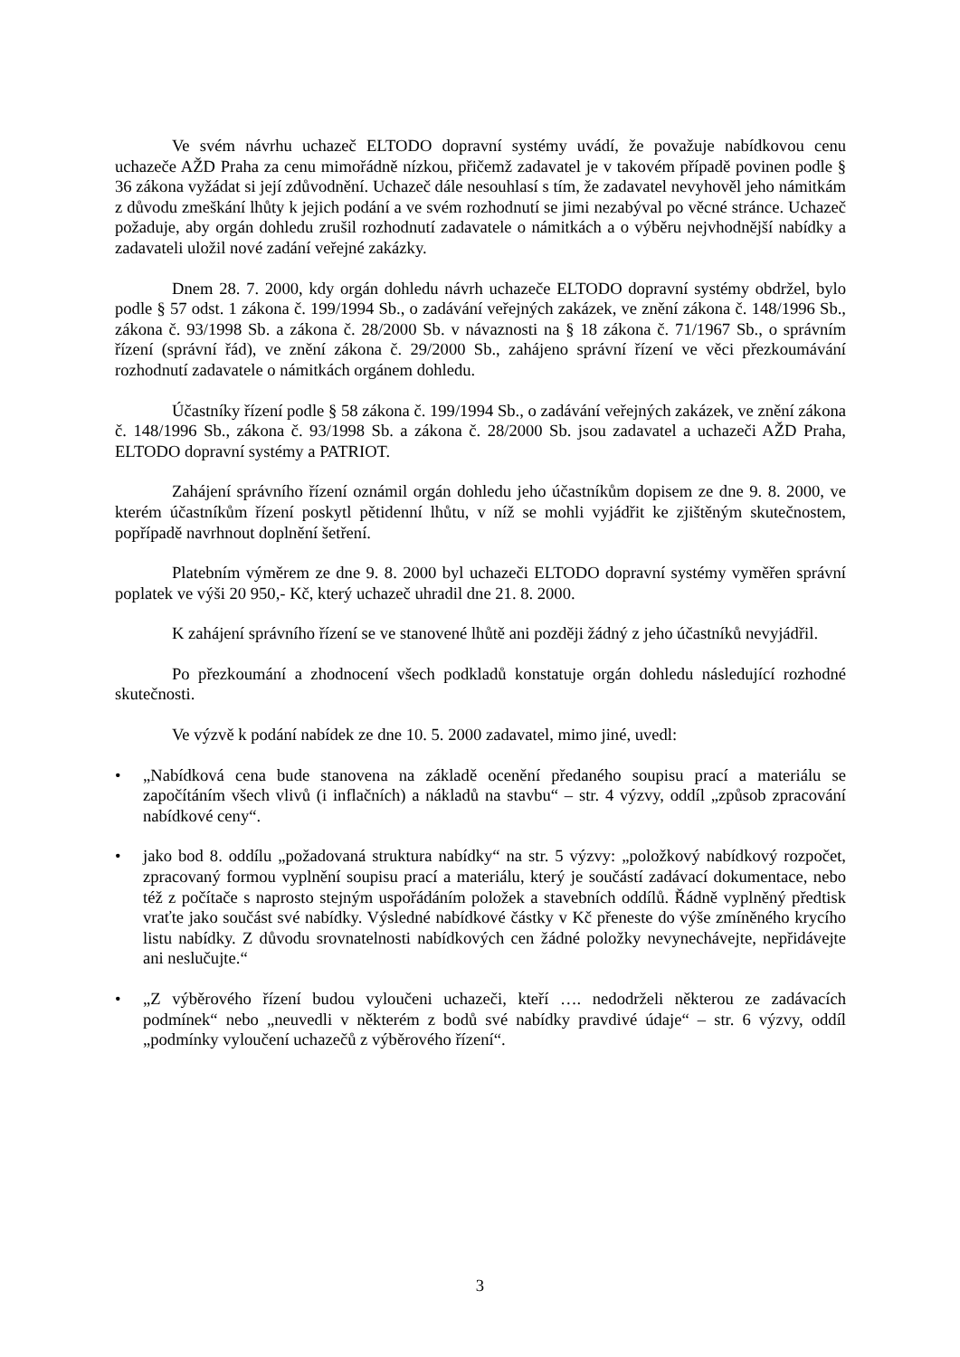Ve svém návrhu uchazeč ELTODO dopravní systémy uvádí, že považuje nabídkovou cenu uchazeče AŽD Praha za cenu mimořádně nízkou, přičemž zadavatel je v takovém případě povinen podle § 36 zákona vyžádat si její zdůvodnění. Uchazeč dále nesouhlasí s tím, že zadavatel nevyhověl jeho námitkám z důvodu zmeškání lhůty k jejich podání a ve svém rozhodnutí se jimi nezabýval po věcné stránce. Uchazeč požaduje, aby orgán dohledu zrušil rozhodnutí zadavatele o námitkách a o výběru nejvhodnější nabídky a zadavateli uložil nové zadání veřejné zakázky.
Dnem 28. 7. 2000, kdy orgán dohledu návrh uchazeče ELTODO dopravní systémy obdržel, bylo podle § 57 odst. 1 zákona č. 199/1994 Sb., o zadávání veřejných zakázek, ve znění zákona č. 148/1996 Sb., zákona č. 93/1998 Sb. a zákona č. 28/2000 Sb. v návaznosti na § 18 zákona č. 71/1967 Sb., o správním řízení (správní řád), ve znění zákona č. 29/2000 Sb., zahájeno správní řízení ve věci přezkoumávání rozhodnutí zadavatele o námitkách orgánem dohledu.
Účastníky řízení podle § 58 zákona č. 199/1994 Sb., o zadávání veřejných zakázek, ve znění zákona č. 148/1996 Sb., zákona č. 93/1998 Sb. a zákona č. 28/2000 Sb. jsou zadavatel a uchazeči AŽD Praha, ELTODO dopravní systémy a PATRIOT.
Zahájení správního řízení oznámil orgán dohledu jeho účastníkům dopisem ze dne 9. 8. 2000, ve kterém účastníkům řízení poskytl pětidenní lhůtu, v níž se mohli vyjádřit ke zjištěným skutečnostem, popřípadě navrhnout doplnění šetření.
Platebním výměrem ze dne 9. 8. 2000 byl uchazeči ELTODO dopravní systémy vyměřen správní poplatek ve výši 20 950,- Kč, který uchazeč uhradil dne 21. 8. 2000.
K zahájení správního řízení se ve stanovené lhůtě ani později žádný z jeho účastníků nevyjádřil.
Po přezkoumání a zhodnocení všech podkladů konstatuje orgán dohledu následující rozhodné skutečnosti.
Ve výzvě k podání nabídek ze dne 10. 5. 2000 zadavatel, mimo jiné, uvedl:
• „Nabídková cena bude stanovena na základě ocenění předaného soupisu prací a materiálu se započítáním všech vlivů (i inflačních) a nákladů na stavbu“ – str. 4 výzvy, oddíl „způsob zpracování nabídkové ceny“.
• jako bod 8. oddílu „požadovaná struktura nabídky“ na str. 5 výzvy: „položkový nabídkový rozpočet, zpracovaný formou vyplnění soupisu prací a materiálu, který je součástí zadávací dokumentace, nebo též z počítače s naprosto stejným uspořádáním položek a stavebních oddílů. Řádně vyplněný předtisk vraťte jako součást své nabídky. Výsledné nabídkové částky v Kč přeneste do výše zmíněného krycího listu nabídky. Z důvodu srovnatelnosti nabídkových cen žádné položky nevynechávejte, nepřidávejte ani neslučujte.“
• „Z výběrového řízení budou vyloučeni uchazeči, kteří …. nedodrželi některou ze zadávacích podmínek“ nebo „neuvedli v některém z bodů své nabídky pravdivé údaje“ – str. 6 výzvy, oddíl „podmínky vyloučení uchazečů z výběrového řízení“.
3